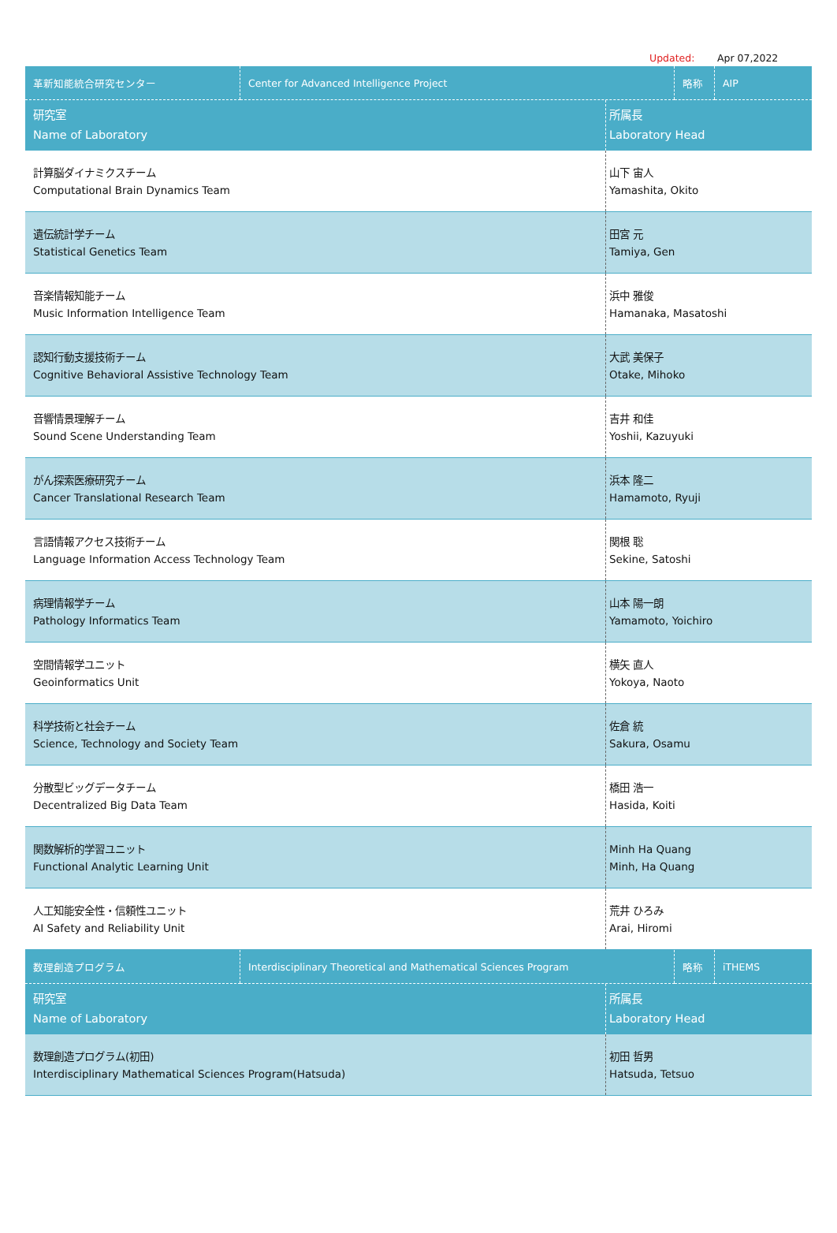Updated: Apr 07,2022
| 革新知能統合研究センター | Center for Advanced Intelligence Project | 略称 | AIP |
| 研究室 Name of Laboratory | 所属長 Laboratory Head |
| 計算脳ダイナミクスチーム Computational Brain Dynamics Team | 山下 宙人 Yamashita, Okito |
| 遺伝統計学チーム Statistical Genetics Team | 田宮 元 Tamiya, Gen |
| 音楽情報知能チーム Music Information Intelligence Team | 浜中 雅俊 Hamanaka, Masatoshi |
| 認知行動支援技術チーム Cognitive Behavioral Assistive Technology Team | 大武 美保子 Otake, Mihoko |
| 音響情景理解チーム Sound Scene Understanding Team | 吉井 和佳 Yoshii, Kazuyuki |
| がん探索医療研究チーム Cancer Translational Research Team | 浜本 隆二 Hamamoto, Ryuji |
| 言語情報アクセス技術チーム Language Information Access Technology Team | 関根 聡 Sekine, Satoshi |
| 病理情報学チーム Pathology Informatics Team | 山本 陽一朗 Yamamoto, Yoichiro |
| 空間情報学ユニット Geoinformatics Unit | 横矢 直人 Yokoya, Naoto |
| 科学技術と社会チーム Science, Technology and Society Team | 佐倉 統 Sakura, Osamu |
| 分散型ビッグデータチーム Decentralized Big Data Team | 橋田 浩一 Hasida, Koiti |
| 関数解析的学習ユニット Functional Analytic Learning Unit | Minh Ha Quang Minh, Ha Quang |
| 人工知能安全性・信頼性ユニット AI Safety and Reliability Unit | 荒井 ひろみ Arai, Hiromi |
| 数理創造プログラム | Interdisciplinary Theoretical and Mathematical Sciences Program | 略称 | iTHEMS |
| 研究室 Name of Laboratory | 所属長 Laboratory Head |
| 数理創造プログラム(初田) Interdisciplinary Mathematical Sciences Program(Hatsuda) | 初田 哲男 Hatsuda, Tetsuo |